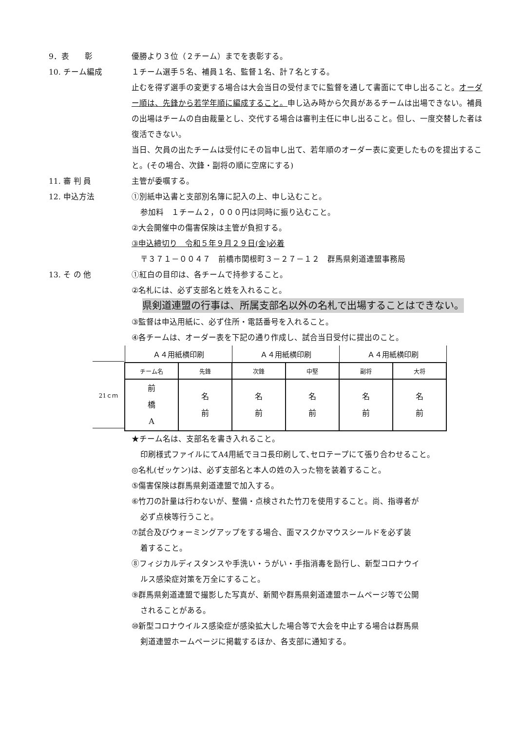9．表　　彰 優勝より３位（２チーム）までを表彰する。
10. チーム編成 １チーム選手５名、補員１名、監督１名、計７名とする。
止むを得ず選手の変更する場合は大会当日の受付までに監督を通して書面にて申し出ること。オーダー順は、先鋒から若学年順に編成すること。申し込み時から欠員があるチームは出場できない。補員の出場はチームの自由裁量とし、交代する場合は審判主任に申し出ること。但し、一度交替した者は復活できない。
当日、欠員の出たチームは受付にその旨申し出て、若年順のオーダー表に変更したものを提出すること。(その場合、次鋒・副将の順に空席にする)
11. 審 判 員 主管が委嘱する。
12. 申込方法 ①別紙申込書と支部別名簿に記入の上、申し込むこと。
参加料　１チーム２，０００円は同時に振り込むこと。
②大会開催中の傷害保険は主管が負担する。
③申込締切り　令和５年９月２９日(金)必着
〒３７１－００４７　前橋市関根町３－２７－１２　群馬県剣道連盟事務局
13. そ の 他 ①紅白の目印は、各チームで持参すること。
②名札には、必ず支部名と姓を入れること。
県剣道連盟の行事は、所属支部名以外の名札で出場することはできない。
③監督は申込用紙に、必ず住所・電話番号を入れること。
④各チームは、オーダー表を下記の通り作成し、試合当日受付に提出のこと。
21ｃｍ
| Ａ４用紙横印刷 | | Ａ４用紙横印刷 | | Ａ４用紙横印刷 | |
| チーム名 | 先鋒 | 次鋒 | 中堅 | 副将 | 大将 |
| 前 橋 A | 名 前 | 名 前 | 名 前 | 名 前 | 名 前 |
★チーム名は、支部名を書き入れること。
印刷様式ファイルにてA4用紙でヨコ長印刷して､セロテープにて張り合わせること。
◎名札(ゼッケン)は、必ず支部名と本人の姓の入った物を装着すること。
⑤傷害保険は群馬県剣道連盟で加入する。
⑥竹刀の計量は行わないが、整備・点検された竹刀を使用すること。尚、指導者が
必ず点検等行うこと。
⑦試合及びウォーミングアップをする場合、面マスクかマウスシールドを必ず装
着すること。
⑧フィジカルディスタンスや手洗い・うがい・手指消毒を励行し、新型コロナウイ
ルス感染症対策を万全にすること。
⑨群馬県剣道連盟で撮影した写真が、新聞や群馬県剣道連盟ホームページ等で公開
されることがある。
⑩新型コロナウイルス感染症が感染拡大した場合等で大会を中止する場合は群馬県
剣道連盟ホームページに掲載するほか、各支部に通知する。